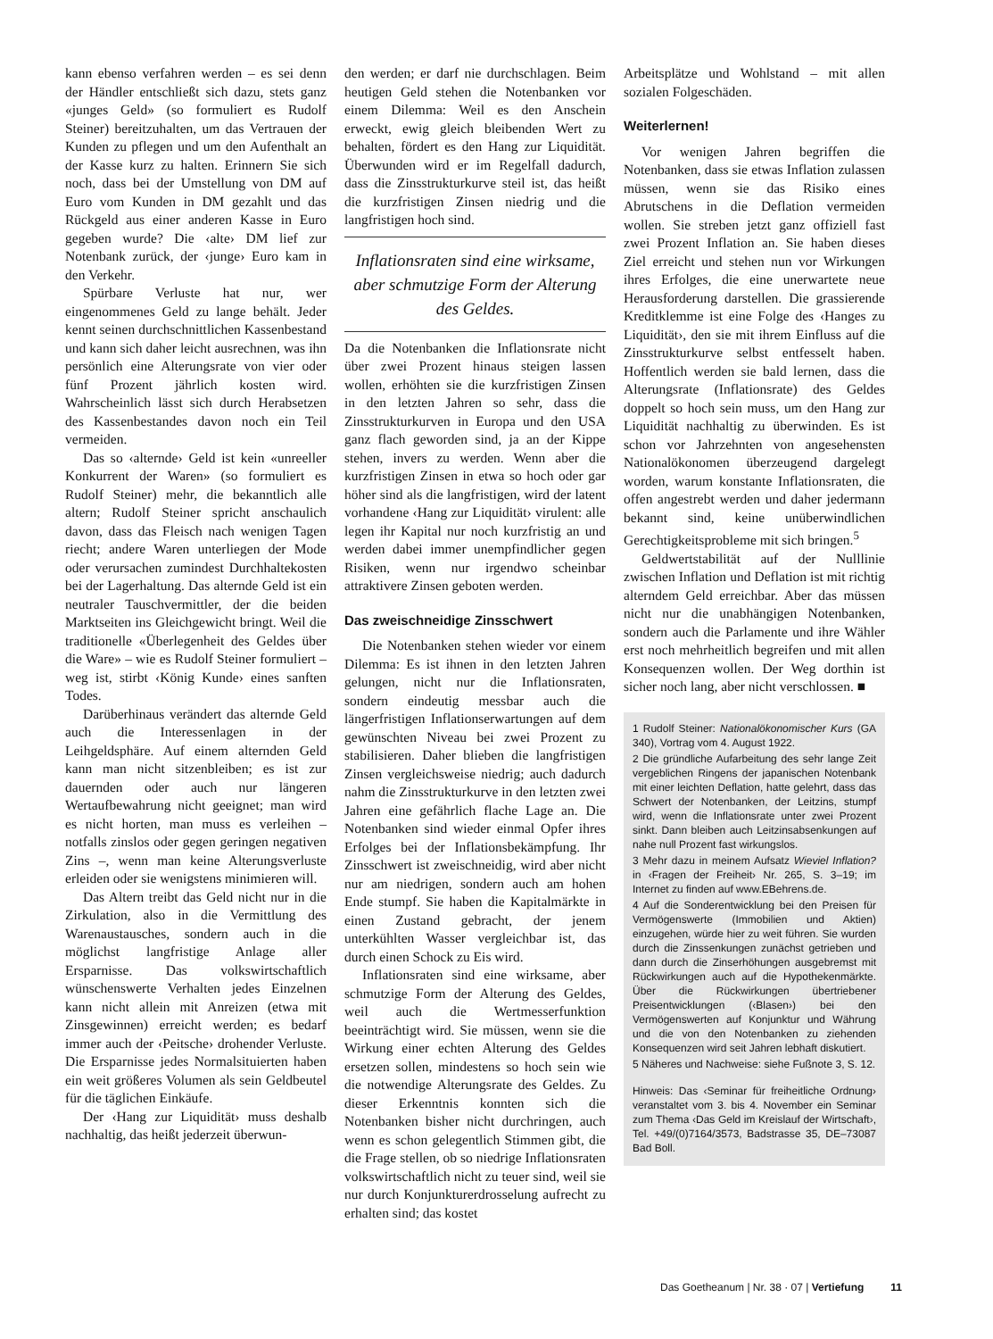kann ebenso verfahren werden – es sei denn der Händler entschließt sich dazu, stets ganz «junges Geld» (so formuliert es Rudolf Steiner) bereitzuhalten, um das Vertrauen der Kunden zu pflegen und um den Aufenthalt an der Kasse kurz zu halten. Erinnern Sie sich noch, dass bei der Umstellung von DM auf Euro vom Kunden in DM gezahlt und das Rückgeld aus einer anderen Kasse in Euro gegeben wurde? Die ‹alte› DM lief zur Notenbank zurück, der ‹junge› Euro kam in den Verkehr.
Spürbare Verluste hat nur, wer eingenommenes Geld zu lange behält. Jeder kennt seinen durchschnittlichen Kassenbestand und kann sich daher leicht ausrechnen, was ihn persönlich eine Alterungsrate von vier oder fünf Prozent jährlich kosten wird. Wahrscheinlich lässt sich durch Herabsetzen des Kassenbestandes davon noch ein Teil vermeiden.
Das so ‹alternde› Geld ist kein «unreeller Konkurrent der Waren» (so formuliert es Rudolf Steiner) mehr, die bekanntlich alle altern; Rudolf Steiner spricht anschaulich davon, dass das Fleisch nach wenigen Tagen riecht; andere Waren unterliegen der Mode oder verursachen zumindest Durchhaltekosten bei der Lagerhaltung. Das alternde Geld ist ein neutraler Tauschvermittler, der die beiden Marktseiten ins Gleichgewicht bringt. Weil die traditionelle «Überlegenheit des Geldes über die Ware» – wie es Rudolf Steiner formuliert – weg ist, stirbt ‹König Kunde› eines sanften Todes.
Darüberhinaus verändert das alternde Geld auch die Interessenlagen in der Leihgeldsphäre. Auf einem alternden Geld kann man nicht sitzenbleiben; es ist zur dauernden oder auch nur längeren Wertaufbewahrung nicht geeignet; man wird es nicht horten, man muss es verleihen – notfalls zinslos oder gegen geringen negativen Zins –, wenn man keine Alterungsverluste erleiden oder sie wenigstens minimieren will.
Das Altern treibt das Geld nicht nur in die Zirkulation, also in die Vermittlung des Warenaustausches, sondern auch in die möglichst langfristige Anlage aller Ersparnisse. Das volkswirtschaftlich wünschenswerte Verhalten jedes Einzelnen kann nicht allein mit Anreizen (etwa mit Zinsgewinnen) erreicht werden; es bedarf immer auch der ‹Peitsche› drohender Verluste. Die Ersparnisse jedes Normalsituierten haben ein weit größeres Volumen als sein Geldbeutel für die täglichen Einkäufe.
Der ‹Hang zur Liquidität› muss deshalb nachhaltig, das heißt jederzeit überwun-
den werden; er darf nie durchschlagen. Beim heutigen Geld stehen die Notenbanken vor einem Dilemma: Weil es den Anschein erweckt, ewig gleich bleibenden Wert zu behalten, fördert es den Hang zur Liquidität. Überwunden wird er im Regelfall dadurch, dass die Zinsstrukturkurve steil ist, das heißt die kurzfristigen Zinsen niedrig und die langfristigen hoch sind.
Inflationsraten sind eine wirksame, aber schmutzige Form der Alterung des Geldes.
Da die Notenbanken die Inflationsrate nicht über zwei Prozent hinaus steigen lassen wollen, erhöhten sie die kurzfristigen Zinsen in den letzten Jahren so sehr, dass die Zinsstrukturkurven in Europa und den USA ganz flach geworden sind, ja an der Kippe stehen, invers zu werden. Wenn aber die kurzfristigen Zinsen in etwa so hoch oder gar höher sind als die langfristigen, wird der latent vorhandene ‹Hang zur Liquidität› virulent: alle legen ihr Kapital nur noch kurzfristig an und werden dabei immer unempfindlicher gegen Risiken, wenn nur irgendwo scheinbar attraktivere Zinsen geboten werden.
Das zweischneidige Zinsschwert
Die Notenbanken stehen wieder vor einem Dilemma: Es ist ihnen in den letzten Jahren gelungen, nicht nur die Inflationsraten, sondern eindeutig messbar auch die längerfristigen Inflationserwartungen auf dem gewünschten Niveau bei zwei Prozent zu stabilisieren. Daher blieben die langfristigen Zinsen vergleichsweise niedrig; auch dadurch nahm die Zinsstrukturkurve in den letzten zwei Jahren eine gefährlich flache Lage an. Die Notenbanken sind wieder einmal Opfer ihres Erfolges bei der Inflationsbekämpfung. Ihr Zinsschwert ist zweischneidig, wird aber nicht nur am niedrigen, sondern auch am hohen Ende stumpf. Sie haben die Kapitalmärkte in einen Zustand gebracht, der jenem unterkühlten Wasser vergleichbar ist, das durch einen Schock zu Eis wird.
Inflationsraten sind eine wirksame, aber schmutzige Form der Alterung des Geldes, weil auch die Wertmesserfunktion beeinträchtigt wird. Sie müssen, wenn sie die Wirkung einer echten Alterung des Geldes ersetzen sollen, mindestens so hoch sein wie die notwendige Alterungsrate des Geldes. Zu dieser Erkenntnis konnten sich die Notenbanken bisher nicht durchringen, auch wenn es schon gelegentlich Stimmen gibt, die die Frage stellen, ob so niedrige Inflationsraten volkswirtschaftlich nicht zu teuer sind, weil sie nur durch Konjunkturerdrosselung aufrecht zu erhalten sind; das kostet
Arbeitsplätze und Wohlstand – mit allen sozialen Folgeschäden.
Weiterlernen!
Vor wenigen Jahren begriffen die Notenbanken, dass sie etwas Inflation zulassen müssen, wenn sie das Risiko eines Abrutschens in die Deflation vermeiden wollen. Sie streben jetzt ganz offiziell fast zwei Prozent Inflation an. Sie haben dieses Ziel erreicht und stehen nun vor Wirkungen ihres Erfolges, die eine unerwartete neue Herausforderung darstellen. Die grassierende Kreditklemme ist eine Folge des ‹Hanges zu Liquidität›, den sie mit ihrem Einfluss auf die Zinsstrukturkurve selbst entfesselt haben. Hoffentlich werden sie bald lernen, dass die Alterungsrate (Inflationsrate) des Geldes doppelt so hoch sein muss, um den Hang zur Liquidität nachhaltig zu überwinden. Es ist schon vor Jahrzehnten von angesehensten Nationalökonomen überzeugend dargelegt worden, warum konstante Inflationsraten, die offen angestrebt werden und daher jedermann bekannt sind, keine unüberwindlichen Gerechtigkeitsprobleme mit sich bringen.<sup>5</sup>
Geldwertstabilität auf der Nulllinie zwischen Inflation und Deflation ist mit richtig alterndem Geld erreichbar. Aber das müssen nicht nur die unabhängigen Notenbanken, sondern auch die Parlamente und ihre Wähler erst noch mehrheitlich begreifen und mit allen Konsequenzen wollen. Der Weg dorthin ist sicher noch lang, aber nicht verschlossen. ■
1 Rudolf Steiner: Nationalökonomischer Kurs (GA 340), Vortrag vom 4. August 1922.
2 Die gründliche Aufarbeitung des sehr lange Zeit vergeblichen Ringens der japanischen Notenbank mit einer leichten Deflation, hatte gelehrt, dass das Schwert der Notenbanken, der Leitzins, stumpf wird, wenn die Inflationsrate unter zwei Prozent sinkt. Dann bleiben auch Leitzinsabsenkungen auf nahe null Prozent fast wirkungslos.
3 Mehr dazu in meinem Aufsatz Wieviel Inflation? in ‹Fragen der Freiheit› Nr. 265, S. 3–19; im Internet zu finden auf www.EBehrens.de.
4 Auf die Sonderentwicklung bei den Preisen für Vermögenswerte (Immobilien und Aktien) einzugehen, würde hier zu weit führen. Sie wurden durch die Zinssenkungen zunächst getrieben und dann durch die Zinserhöhungen ausgebremst mit Rückwirkungen auch auf die Hypothekenmärkte. Über die Rückwirkungen übertriebener Preisentwicklungen (‹Blasen›) bei den Vermögenswerten auf Konjunktur und Währung und die von den Notenbanken zu ziehenden Konsequenzen wird seit Jahren lebhaft diskutiert.
5 Näheres und Nachweise: siehe Fußnote 3, S. 12.
Hinweis: Das ‹Seminar für freiheitliche Ordnung› veranstaltet vom 3. bis 4. November ein Seminar zum Thema ‹Das Geld im Kreislauf der Wirtschaft›, Tel. +49/(0)7164/3573, Badstrasse 35, DE–73087 Bad Boll.
Das Goetheanum | Nr. 38 · 07 | Vertiefung 11